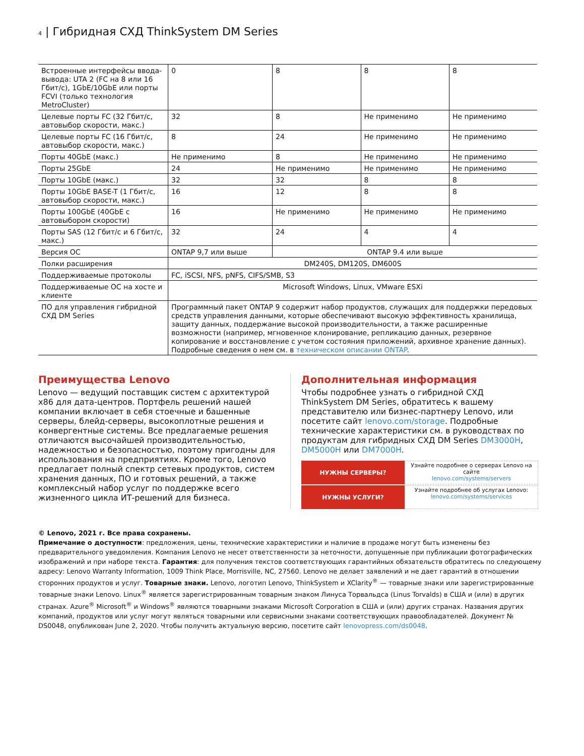4 | Гибридная СХД ThinkSystem DM Series
| Встроенные интерфейсы ввода-вывода: UTA 2 (FC на 8 или 16 Гбит/с), 1GbE/10GbE или порты FCVI (только технология MetroCluster) | 0 | 8 | 8 | 8 |
| Целевые порты FC (32 Гбит/с, автовыбор скорости, макс.) | 32 | 8 | Не применимо | Не применимо |
| Целевые порты FC (16 Гбит/с, автовыбор скорости, макс.) | 8 | 24 | Не применимо | Не применимо |
| Порты 40GbE (макс.) | Не применимо | 8 | Не применимо | Не применимо |
| Порты 25GbE | 24 | Не применимо | Не применимо | Не применимо |
| Порты 10GbE (макс.) | 32 | 32 | 8 | 8 |
| Порты 10GbE BASE-T (1 Гбит/с, автовыбор скорости, макс.) | 16 | 12 | 8 | 8 |
| Порты 100GbE (40GbE с автовыбором скорости) | 16 | Не применимо | Не применимо | Не применимо |
| Порты SAS (12 Гбит/с и 6 Гбит/с, макс.) | 32 | 24 | 4 | 4 |
| Версия ОС | ONTAP 9,7 или выше | ONTAP 9.4 или выше | | |
| Полки расширения | DM240S, DM120S, DM600S | | | |
| Поддерживаемые протоколы | FC, iSCSI, NFS, pNFS, CIFS/SMB, S3 | | | |
| Поддерживаемые ОС на хосте и клиенте | Microsoft Windows, Linux, VMware ESXi | | | |
| ПО для управления гибридной СХД DM Series | Программный пакет ONTAP 9 содержит набор продуктов, служащих для поддержки передовых средств управления данными, которые обеспечивают высокую эффективность хранилища, защиту данных, поддержание высокой производительности, а также расширенные возможности (например, мгновенное клонирование, репликацию данных, резервное копирование и восстановление с учетом состояния приложений, архивное хранение данных). Подробные сведения о нем см. в техническом описании ONTAP . | | | |
Преимущества Lenovo
Lenovo — ведущий поставщик систем с архитектурой x86 для дата-центров. Портфель решений нашей компании включает в себя стоечные и башенные серверы, блейд-серверы, высокоплотные решения и конвергентные системы. Все предлагаемые решения отличаются высочайшей производительностью, надежностью и безопасностью, поэтому пригодны для использования на предприятиях. Кроме того, Lenovo предлагает полный спектр сетевых продуктов, систем хранения данных, ПО и готовых решений, а также комплексный набор услуг по поддержке всего жизненного цикла ИТ-решений для бизнеса.
Дополнительная информация
Чтобы подробнее узнать о гибридной СХД ThinkSystem DM Series, обратитесь к вашему представителю или бизнес-партнеру Lenovo, или посетите сайт lenovo.com/storage. Подробные технические характеристики см. в руководствах по продуктам для гибридных СХД DM Series DM3000H, DM5000H или DM7000H.
НУЖНЫ СЕРВЕРЫ?
Узнайте подробнее о серверах Lenovo на сайте
lenovo.com/systems/servers
НУЖНЫ УСЛУГИ?
Узнайте подробнее об услугах Lenovo:
lenovo.com/systems/services
© Lenovo, 2021 г. Все права сохранены.
Примечание о доступности: предложения, цены, технические характеристики и наличие в продаже могут быть изменены без предварительного уведомления. Компания Lenovo не несет ответственности за неточности, допущенные при публикации фотографических изображений и при наборе текста. Гарантия: для получения текстов соответствующих гарантийных обязательств обратитесь по следующему адресу: Lenovo Warranty Information, 1009 Think Place, Morrisville, NC, 27560. Lenovo не делает заявлений и не дает гарантий в отношении сторонних продуктов и услуг. Товарные знаки. Lenovo, логотип Lenovo, ThinkSystem и XClarity<sup>®</sup> — товарные знаки или зарегистрированные товарные знаки Lenovo. Linux<sup>®</sup> является зарегистрированным товарным знаком Линуса Торвальдса (Linus Torvalds) в США и (или) в других странах. Azure<sup>®</sup> Microsoft<sup>®</sup> и Windows<sup>®</sup> являются товарными знаками Microsoft Corporation в США и (или) других странах. Названия других компаний, продуктов или услуг могут являться товарными или сервисными знаками соответствующих правообладателей. Документ № DS0048, опубликован June 2, 2020. Чтобы получить актуальную версию, посетите сайт lenovopress.com/ds0048.